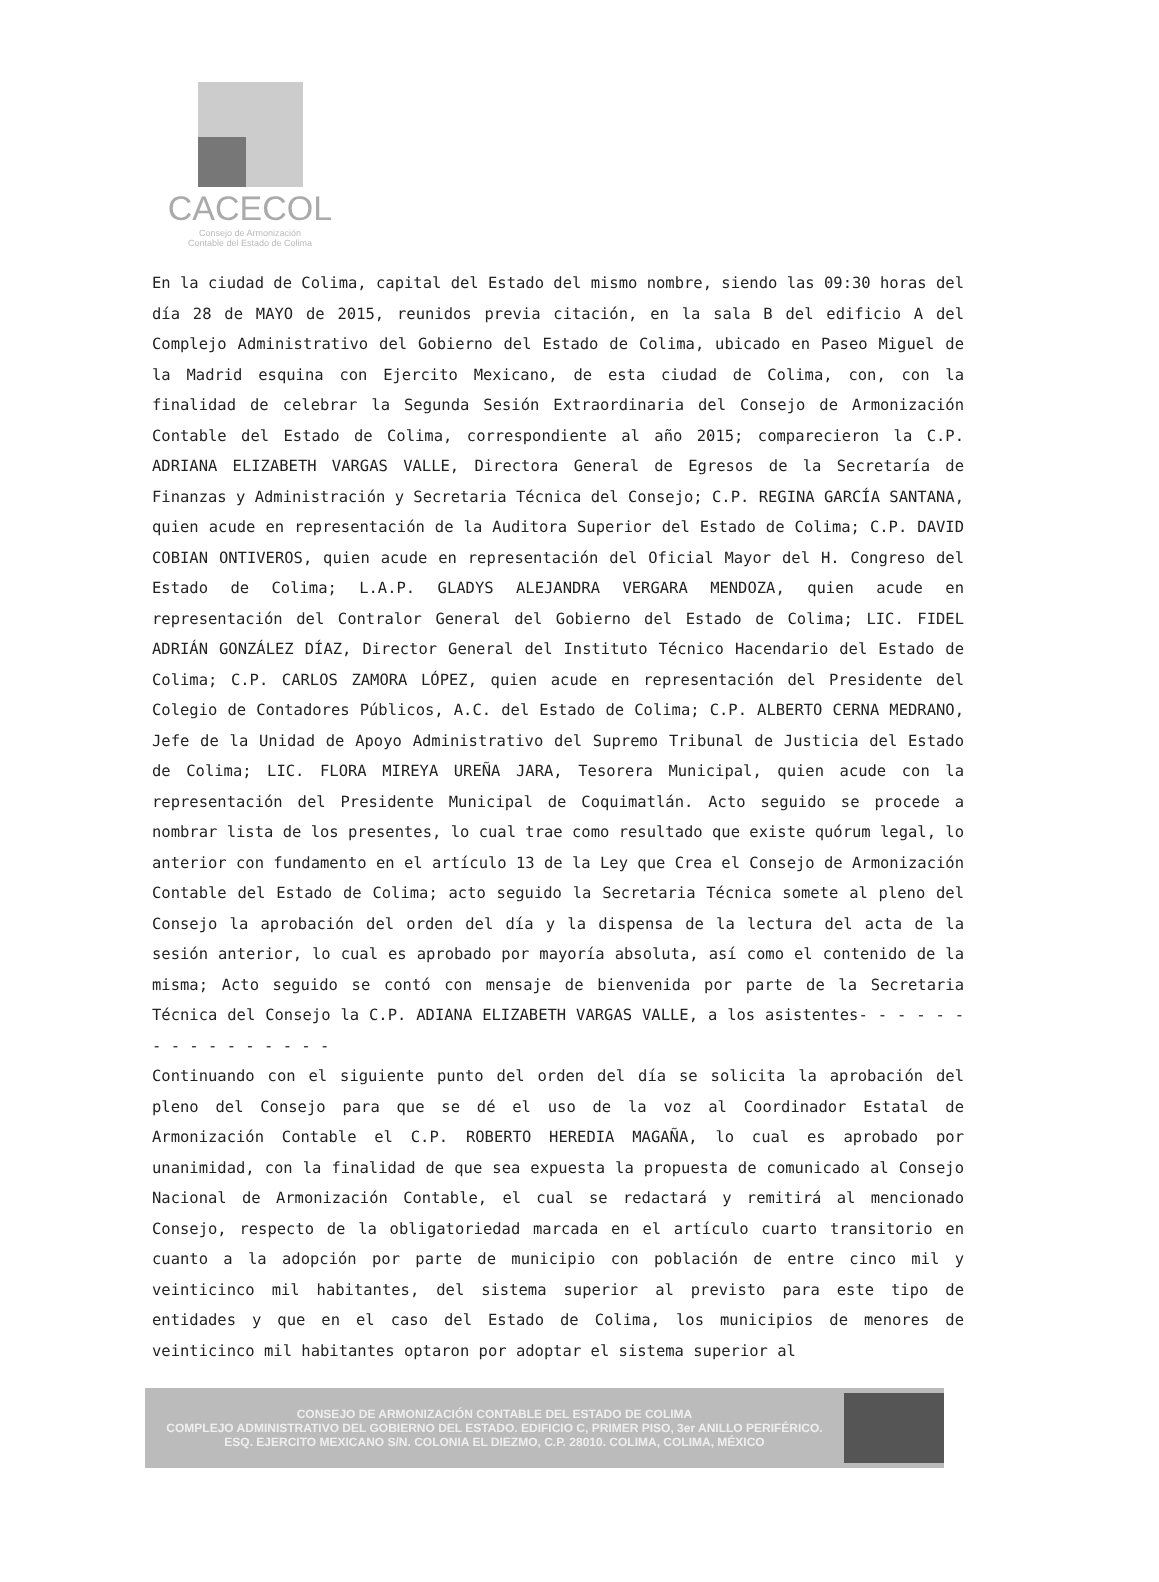CACECOL
Consejo de Armonización
Contable del Estado de Colima
En la ciudad de Colima, capital del Estado del mismo nombre, siendo las 09:30 horas del día 28 de MAYO de 2015, reunidos previa citación, en la sala B del edificio A del Complejo Administrativo del Gobierno del Estado de Colima, ubicado en Paseo Miguel de la Madrid esquina con Ejercito Mexicano, de esta ciudad de Colima, con, con la finalidad de celebrar la Segunda Sesión Extraordinaria del Consejo de Armonización Contable del Estado de Colima, correspondiente al año 2015; comparecieron la C.P. ADRIANA ELIZABETH VARGAS VALLE, Directora General de Egresos de la Secretaría de Finanzas y Administración y Secretaria Técnica del Consejo; C.P. REGINA GARCÍA SANTANA, quien acude en representación de la Auditora Superior del Estado de Colima; C.P. DAVID COBIAN ONTIVEROS, quien acude en representación del Oficial Mayor del H. Congreso del Estado de Colima; L.A.P. GLADYS ALEJANDRA VERGARA MENDOZA, quien acude en representación del Contralor General del Gobierno del Estado de Colima; LIC. FIDEL ADRIÁN GONZÁLEZ DÍAZ, Director General del Instituto Técnico Hacendario del Estado de Colima; C.P. CARLOS ZAMORA LÓPEZ, quien acude en representación del Presidente del Colegio de Contadores Públicos, A.C. del Estado de Colima; C.P. ALBERTO CERNA MEDRANO, Jefe de la Unidad de Apoyo Administrativo del Supremo Tribunal de Justicia del Estado de Colima; LIC. FLORA MIREYA UREÑA JARA, Tesorera Municipal, quien acude con la representación del Presidente Municipal de Coquimatlán. Acto seguido se procede a nombrar lista de los presentes, lo cual trae como resultado que existe quórum legal, lo anterior con fundamento en el artículo 13 de la Ley que Crea el Consejo de Armonización Contable del Estado de Colima; acto seguido la Secretaria Técnica somete al pleno del Consejo la aprobación del orden del día y la dispensa de la lectura del acta de la sesión anterior, lo cual es aprobado por mayoría absoluta, así como el contenido de la misma; Acto seguido se contó con mensaje de bienvenida por parte de la Secretaria Técnica del Consejo la C.P. ADIANA ELIZABETH VARGAS VALLE, a los asistentes- - - - - - - - - - - - - - - -
Continuando con el siguiente punto del orden del día se solicita la aprobación del pleno del Consejo para que se dé el uso de la voz al Coordinador Estatal de Armonización Contable el C.P. ROBERTO HEREDIA MAGAÑA, lo cual es aprobado por unanimidad, con la finalidad de que sea expuesta la propuesta de comunicado al Consejo Nacional de Armonización Contable, el cual se redactará y remitirá al mencionado Consejo, respecto de la obligatoriedad marcada en el artículo cuarto transitorio en cuanto a la adopción por parte de municipio con población de entre cinco mil y veinticinco mil habitantes, del sistema superior al previsto para este tipo de entidades y que en el caso del Estado de Colima, los municipios de menores de veinticinco mil habitantes optaron por adoptar el sistema superior al
CONSEJO DE ARMONIZACIÓN CONTABLE DEL ESTADO DE COLIMA
COMPLEJO ADMINISTRATIVO DEL GOBIERNO DEL ESTADO. EDIFICIO C, PRIMER PISO, 3er ANILLO PERIFÉRICO.
ESQ. EJERCITO MEXICANO S/N. COLONIA EL DIEZMO, C.P. 28010. COLIMA, COLIMA, MÉXICO